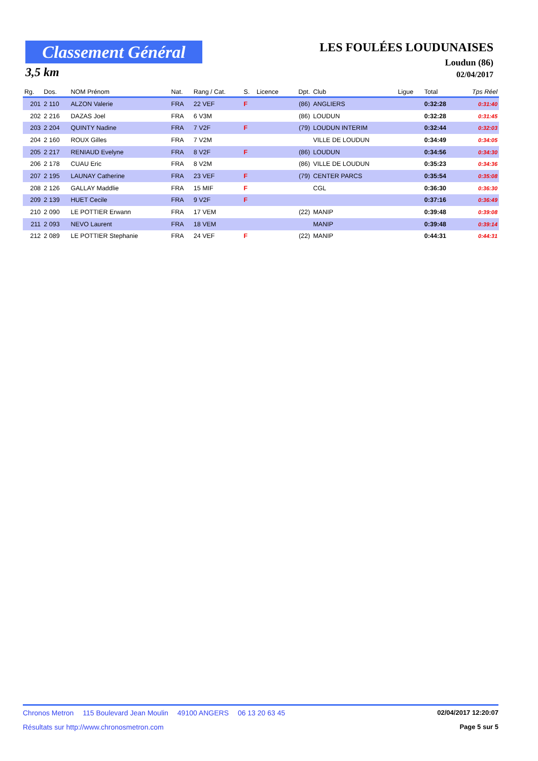Classement Général
3,5 km
LES FOULÉES LOUDUNAISES
Loudun (86)
02/04/2017
| Rg. | Dos. | NOM Prénom | Nat. | Rang / Cat. | S. | Licence | Dpt. | Club | Ligue | Total | Tps Réel |
| --- | --- | --- | --- | --- | --- | --- | --- | --- | --- | --- | --- |
| 201 | 2 110 | ALZON Valerie | FRA | 22 VEF | F | | (86) | ANGLIERS | | 0:32:28 | 0:31:40 |
| 202 | 2 216 | DAZAS Joel | FRA | 6 V3M | | | (86) | LOUDUN | | 0:32:28 | 0:31:45 |
| 203 | 2 204 | QUINTY Nadine | FRA | 7 V2F | F | | (79) | LOUDUN INTERIM | | 0:32:44 | 0:32:03 |
| 204 | 2 160 | ROUX Gilles | FRA | 7 V2M | | | | VILLE DE LOUDUN | | 0:34:49 | 0:34:05 |
| 205 | 2 217 | RENIAUD Evelyne | FRA | 8 V2F | F | | (86) | LOUDUN | | 0:34:56 | 0:34:30 |
| 206 | 2 178 | CUAU Eric | FRA | 8 V2M | | | (86) | VILLE DE LOUDUN | | 0:35:23 | 0:34:36 |
| 207 | 2 195 | LAUNAY Catherine | FRA | 23 VEF | F | | (79) | CENTER PARCS | | 0:35:54 | 0:35:08 |
| 208 | 2 126 | GALLAY Maddlie | FRA | 15 MIF | F | | | CGL | | 0:36:30 | 0:36:30 |
| 209 | 2 139 | HUET Cecile | FRA | 9 V2F | F | | | | | 0:37:16 | 0:36:49 |
| 210 | 2 090 | LE POTTIER Erwann | FRA | 17 VEM | | | (22) | MANIP | | 0:39:48 | 0:39:08 |
| 211 | 2 093 | NEVO Laurent | FRA | 18 VEM | | | | MANIP | | 0:39:48 | 0:39:14 |
| 212 | 2 089 | LE POTTIER Stephanie | FRA | 24 VEF | F | | (22) | MANIP | | 0:44:31 | 0:44:31 |
Chronos Metron 115 Boulevard Jean Moulin 49100 ANGERS 06 13 20 63 45
02/04/2017 12:20:07
Résultats sur http://www.chronosmetron.com
Page 5 sur 5